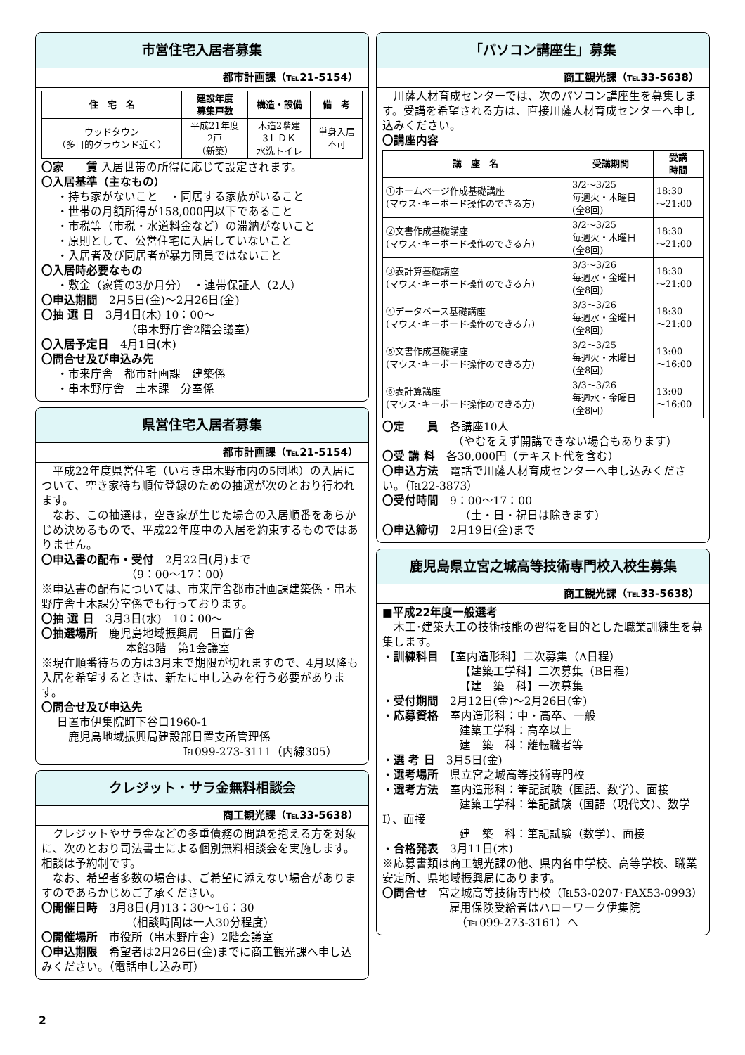市営住宅入居者募集
都市計画課（℡21-5154）
| 住 宅 名 | 建設年度 募集戸数 | 構造・設備 | 備 考 |
| --- | --- | --- | --- |
| ウッドタウン （多目的グラウンド近く） | 平成21年度 2戸 （新築） | 木造2階建 3ＬＤＫ 水洗トイレ | 単身入居 不可 |
〇家　　賃 入居世帯の所得に応じて設定されます。
〇入居基準（主なもの）
・持ち家がないこと　・同居する家族がいること
・世帯の月額所得が158,000円以下であること
・市税等（市税・水道料金など）の滞納がないこと
・原則として、公営住宅に入居していないこと
・入居者及び同居者が暴力団員ではないこと
〇入居時必要なもの
・敷金（家賃の3か月分）　・連帯保証人（2人）
〇申込期間　2月5日(金)～2月26日(金)
〇抽 選 日　3月4日(木) 10：00～
（串木野庁舎2階会議室）
〇入居予定日　4月1日(木)
〇問合せ及び申込み先
・市来庁舎　都市計画課　建築係
・串木野庁舎　土木課　分室係
県営住宅入居者募集
都市計画課（℡21-5154）
　平成22年度県営住宅（いちき串木野市内の5団地）の入居について、空き家待ち順位登録のための抽選が次のとおり行われます。
　なお、この抽選は，空き家が生じた場合の入居順番をあらかじめ決めるもので、平成22年度中の入居を約束するものではありません。
〇申込書の配布・受付　2月22日(月)まで
（9：00～17：00）
※申込書の配布については、市来庁舎都市計画課建築係・串木野庁舎土木課分室係でも行っております。
〇抽 選 日　3月3日(水)　10：00～
〇抽選場所　鹿児島地域振興局　日置庁舎
本館3階　第1会議室
※現在順番待ちの方は3月末で期限が切れますので、4月以降も入居を希望するときは、新たに申し込みを行う必要があります。
〇問合せ及び申込先
日置市伊集院町下谷口1960-1
　鹿児島地域振興局建設部日置支所管理係
℡099-273-3111（内線305）
クレジット・サラ金無料相談会
商工観光課（℡33-5638）
　クレジットやサラ金などの多重債務の問題を抱える方を対象に、次のとおり司法書士による個別無料相談会を実施します。相談は予約制です。
　なお、希望者多数の場合は、ご希望に添えない場合がありますのであらかじめご了承ください。
〇開催日時　3月8日(月)13：30～16：30
（相談時間は一人30分程度）
〇開催場所　市役所（串木野庁舎）2階会議室
〇申込期限　希望者は2月26日(金)までに商工観光課へ申し込みください。（電話申し込み可）
「パソコン講座生」募集
商工観光課（℡33-5638）
　川薩人材育成センターでは、次のパソコン講座生を募集します。受講を希望される方は、直接川薩人材育成センターへ申し込みください。
〇講座内容
| 講 座 名 | 受講期間 | 受講 時間 |
| --- | --- | --- |
| ①ホームページ作成基礎講座 (マウス･キーボード操作のできる方) | 3/2～3/25 毎週火・木曜日 (全8回) | 18:30 ～21:00 |
| ②文書作成基礎講座 (マウス･キーボード操作のできる方) | 3/2～3/25 毎週火・木曜日 (全8回) | 18:30 ～21:00 |
| ③表計算基礎講座 (マウス･キーボード操作のできる方) | 3/3～3/26 毎週水・金曜日 (全8回) | 18:30 ～21:00 |
| ④データベース基礎講座 (マウス･キーボード操作のできる方) | 3/3～3/26 毎週水・金曜日 (全8回) | 18:30 ～21:00 |
| ⑤文書作成基礎講座 (マウス･キーボード操作のできる方) | 3/2～3/25 毎週火・木曜日 (全8回) | 13:00 ～16:00 |
| ⑥表計算講座 (マウス･キーボード操作のできる方) | 3/3～3/26 毎週水・金曜日 (全8回) | 13:00 ～16:00 |
〇定　　員　各講座10人
（やむをえず開講できない場合もあります）
〇受 講 料　各30,000円（テキスト代を含む）
〇申込方法　電話で川薩人材育成センターへ申し込みください。（℡22-3873）
〇受付時間　9：00～17：00
（土・日・祝日は除きます）
〇申込締切　2月19日(金)まで
鹿児島県立宮之城高等技術専門校入校生募集
商工観光課（℡33-5638）
■平成22年度一般選考
　木工･建築大工の技術技能の習得を目的とした職業訓練生を募集します。
・訓練科目　【室内造形科】二次募集（A日程）
【建築工学科】二次募集（B日程）
【建　築　科】一次募集
・受付期間　2月12日(金)～2月26日(金)
・応募資格　室内造形科：中・高卒、一般
建築工学科：高卒以上
建　築　科：離転職者等
・選 考 日　3月5日(金)
・選考場所　県立宮之城高等技術専門校
・選考方法　室内造形科：筆記試験（国語、数学）、面接
建築工学科：筆記試験（国語（現代文）、数学Ⅰ）、面接
建　築　科：筆記試験（数学）、面接
・合格発表　3月11日(木)
※応募書類は商工観光課の他、県内各中学校、高等学校、職業安定所、県地域振興局にあります。
〇問合せ　宮之城高等技術専門校（℡53-0207･FAX53-0993）
雇用保険受給者はハローワーク伊集院
（℡099-273-3161）へ
2